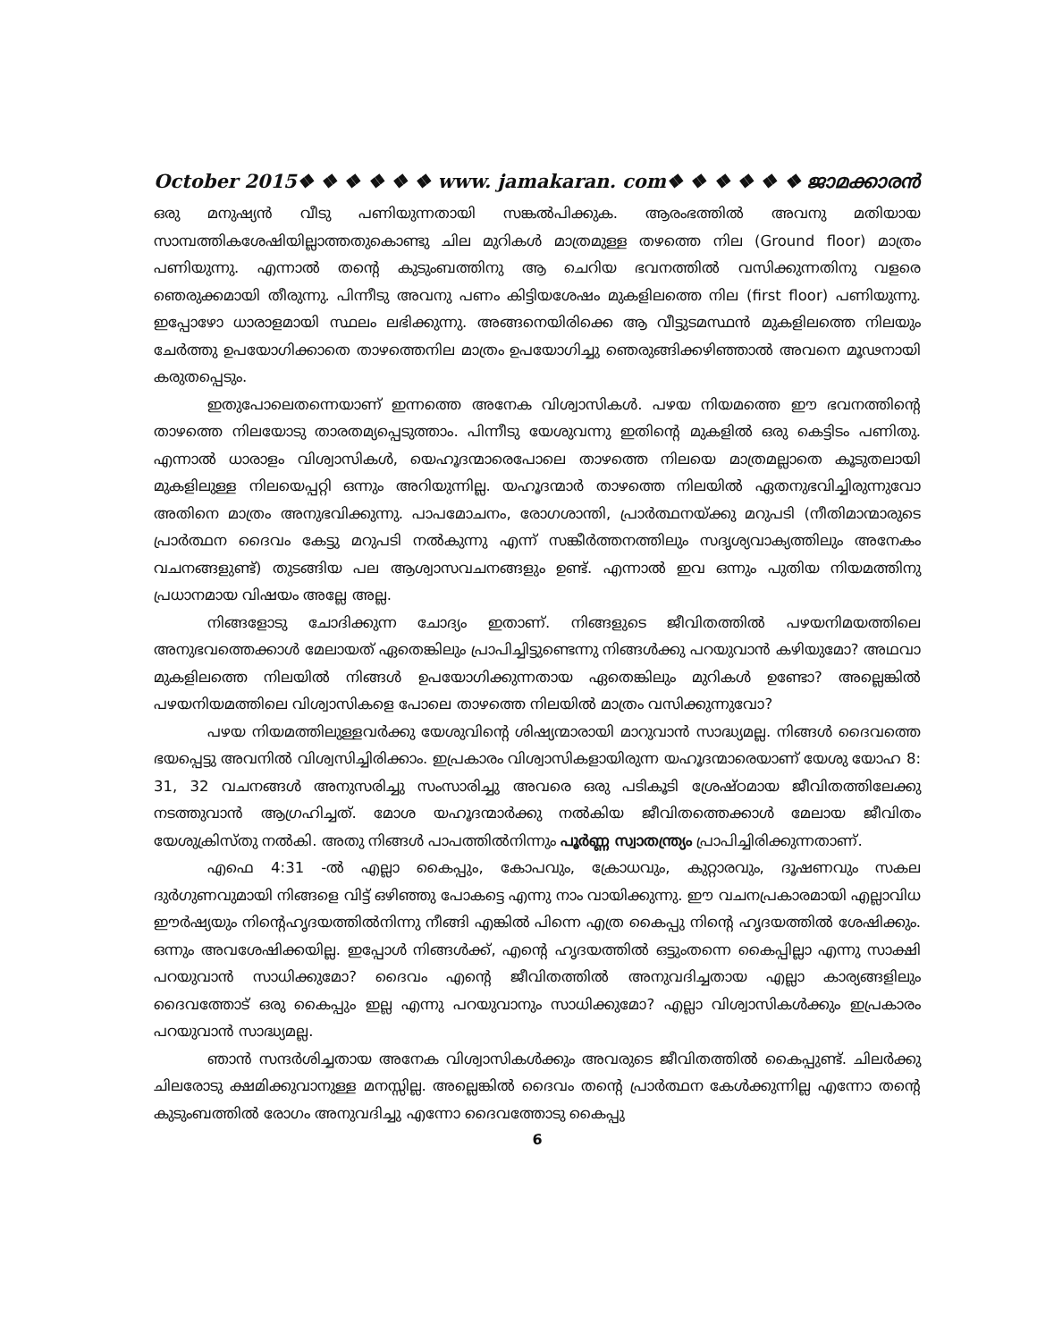October 2015❖ ❖ ❖ ❖ ❖ ❖ www. jamakaran. com❖ ❖ ❖ ❖ ❖ ❖ ജാമക്കാരൻ
ഒരു മനുഷ്യൻ വീടു പണിയുന്നതായി സങ്കൽപിക്കുക. ആരംഭത്തിൽ അവനു മതിയായ സാമ്പത്തികശേഷിയില്ലാത്തതുകൊണ്ടു ചില മുറികൾ മാത്രമുള്ള തഴത്തെ നില (Ground floor) മാത്രം പണിയുന്നു. എന്നാൽ തന്റെ കുടുംബത്തിനു ആ ചെറിയ ഭവനത്തിൽ വസിക്കുന്നതിനു വളരെ ഞെരുക്കമായി തീരുന്നു. പിന്നീടു അവനു പണം കിട്ടിയശേഷം മുകളിലത്തെ നില (first floor) പണിയുന്നു. ഇപ്പോഴോ ധാരാളമായി സ്ഥലം ലഭിക്കുന്നു. അങ്ങനെയിരിക്കെ ആ വീട്ടുടമസ്ഥൻ മുകളിലത്തെ നിലയും ചേർത്തു ഉപയോഗിക്കാതെ താഴത്തെനില മാത്രം ഉപയോഗിച്ചു ഞെരുങ്ങിക്കഴിഞ്ഞാൽ അവനെ മൂഢനായി കരുതപ്പെടും.
ഇതുപോലെതന്നെയാണ് ഇന്നത്തെ അനേക വിശ്വാസികൾ. പഴയ നിയമത്തെ ഈ ഭവനത്തിന്റെ താഴത്തെ നിലയോടു താരതമ്യപ്പെടുത്താം. പിന്നീടു യേശുവന്നു ഇതിന്റെ മുകളിൽ ഒരു കെട്ടിടം പണിതു. എന്നാൽ ധാരാളം വിശ്വാസികൾ, യെഹൂദന്മാരെപോലെ താഴത്തെ നിലയെ മാത്രമല്ലാതെ കൂടുതലായി മുകളിലുള്ള നിലയെപ്പറ്റി ഒന്നും അറിയുന്നില്ല. യഹൂദന്മാർ താഴത്തെ നിലയിൽ ഏതനുഭവിച്ചിരുന്നുവോ അതിനെ മാത്രം അനുഭവിക്കുന്നു. പാപമോചനം, രോഗശാന്തി, പ്രാർത്ഥനയ്ക്കു മറുപടി (നീതിമാന്മാരുടെ പ്രാർത്ഥന ദൈവം കേട്ടു മറുപടി നൽകുന്നു എന്ന് സങ്കീർത്തനത്തിലും സദൃശ്യവാക്യത്തിലും അനേകം വചനങ്ങളുണ്ട്) തുടങ്ങിയ പല ആശ്വാസവചനങ്ങളും ഉണ്ട്. എന്നാൽ ഇവ ഒന്നും പുതിയ നിയമത്തിനു പ്രധാനമായ വിഷയം അല്ലേ അല്ല.
നിങ്ങളോടു ചോദിക്കുന്ന ചോദ്യം ഇതാണ്. നിങ്ങളുടെ ജീവിതത്തിൽ പഴയനിമയത്തിലെ അനുഭവത്തെക്കാൾ മേലായത് ഏതെങ്കിലും പ്രാപിച്ചിട്ടുണ്ടെന്നു നിങ്ങൾക്കു പറയുവാൻ കഴിയുമോ? അഥവാ മുകളിലത്തെ നിലയിൽ നിങ്ങൾ ഉപയോഗിക്കുന്നതായ ഏതെങ്കിലും മുറികൾ ഉണ്ടോ? അല്ലെങ്കിൽ പഴയനിയമത്തിലെ വിശ്വാസികളെ പോലെ താഴത്തെ നിലയിൽ മാത്രം വസിക്കുന്നുവോ?
പഴയ നിയമത്തിലുള്ളവർക്കു യേശുവിന്റെ ശിഷ്യന്മാരായി മാറുവാൻ സാദ്ധ്യമല്ല. നിങ്ങൾ ദൈവത്തെ ഭയപ്പെട്ടു അവനിൽ വിശ്വസിച്ചിരിക്കാം. ഇപ്രകാരം വിശ്വാസികളായിരുന്ന യഹൂദന്മാരെയാണ് യേശു യോഹ 8: 31, 32 വചനങ്ങൾ അനുസരിച്ചു സംസാരിച്ചു അവരെ ഒരു പടികൂടി ശ്രേഷ്ഠമായ ജീവിതത്തിലേക്കു നടത്തുവാൻ ആഗ്രഹിച്ചത്. മോശ യഹൂദന്മാർക്കു നൽകിയ ജീവിതത്തെക്കാൾ മേലായ ജീവിതം യേശുക്രിസ്തു നൽകി. അതു നിങ്ങൾ പാപത്തിൽനിന്നും പൂർണ്ണ സ്വാതന്ത്ര്യം പ്രാപിച്ചിരിക്കുന്നതാണ്.
എഫെ 4:31 -ൽ എല്ലാ കൈപ്പും, കോപവും, ക്രോധവും, കുറ്റാരവും, ദൂഷണവും സകല ദുർഗുണവുമായി നിങ്ങളെ വിട്ട് ഒഴിഞ്ഞു പോകട്ടെ എന്നു നാം വായിക്കുന്നു. ഈ വചനപ്രകാരമായി എല്ലാവിധ ഈർഷ്യയും നിന്റെഹൃദയത്തിൽനിന്നു നീങ്ങി എങ്കിൽ പിന്നെ എത്ര കൈപ്പു നിന്റെ ഹൃദയത്തിൽ ശേഷിക്കും. ഒന്നും അവശേഷിക്കയില്ല. ഇപ്പോൾ നിങ്ങൾക്ക്, എന്റെ ഹൃദയത്തിൽ ഒട്ടുംതന്നെ കൈപ്പില്ലാ എന്നു സാക്ഷി പറയുവാൻ സാധിക്കുമോ? ദൈവം എന്റെ ജീവിതത്തിൽ അനുവദിച്ചതായ എല്ലാ കാര്യങ്ങളിലും ദൈവത്തോട് ഒരു കൈപ്പും ഇല്ല എന്നു പറയുവാനും സാധിക്കുമോ? എല്ലാ വിശ്വാസികൾക്കും ഇപ്രകാരം പറയുവാൻ സാദ്ധ്യമല്ല.
ഞാൻ സന്ദർശിച്ചതായ അനേക വിശ്വാസികൾക്കും അവരുടെ ജീവിതത്തിൽ കൈപ്പുണ്ട്. ചിലർക്കു ചിലരോടു ക്ഷമിക്കുവാനുള്ള മനസ്സില്ല. അല്ലെങ്കിൽ ദൈവം തന്റെ പ്രാർത്ഥന കേൾക്കുന്നില്ല എന്നോ തന്റെ കുടുംബത്തിൽ രോഗം അനുവദിച്ചു എന്നോ ദൈവത്തോടു കൈപ്പു
6